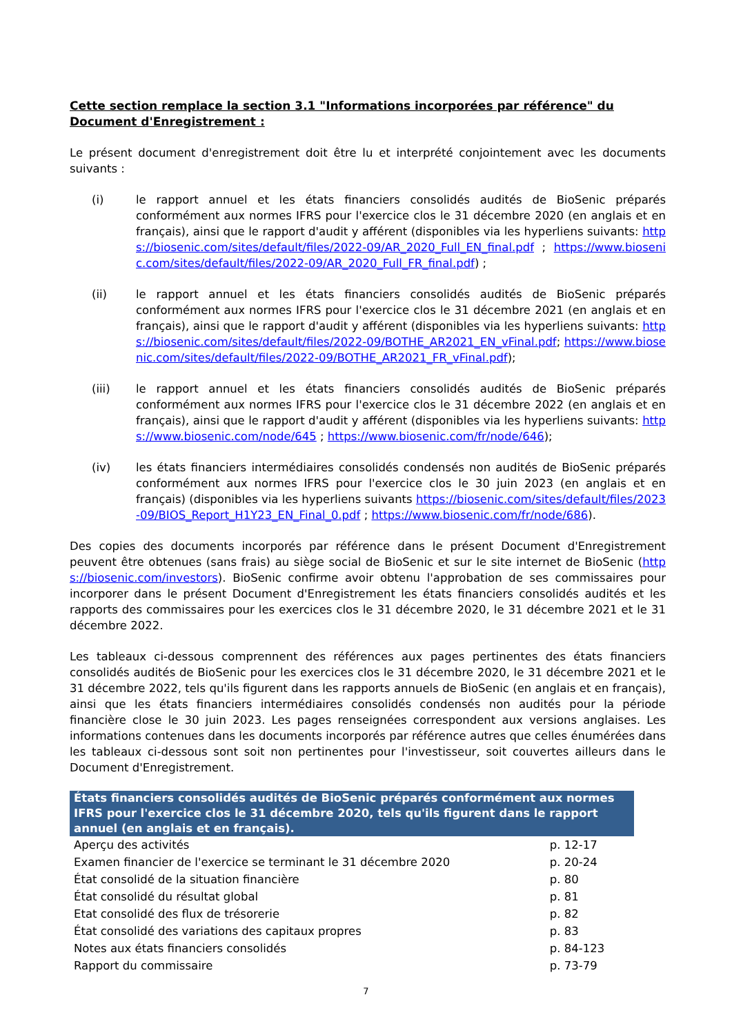Cette section remplace la section 3.1 "Informations incorporées par référence" du Document d'Enregistrement :
Le présent document d'enregistrement doit être lu et interprété conjointement avec les documents suivants :
(i) le rapport annuel et les états financiers consolidés audités de BioSenic préparés conformément aux normes IFRS pour l'exercice clos le 31 décembre 2020 (en anglais et en français), ainsi que le rapport d'audit y afférent (disponibles via les hyperliens suivants: https://biosenic.com/sites/default/files/2022-09/AR_2020_Full_EN_final.pdf ; https://www.biosenic.com/sites/default/files/2022-09/AR_2020_Full_FR_final.pdf) ;
(ii) le rapport annuel et les états financiers consolidés audités de BioSenic préparés conformément aux normes IFRS pour l'exercice clos le 31 décembre 2021 (en anglais et en français), ainsi que le rapport d'audit y afférent (disponibles via les hyperliens suivants: https://biosenic.com/sites/default/files/2022-09/BOTHE_AR2021_EN_vFinal.pdf; https://www.biosenic.com/sites/default/files/2022-09/BOTHE_AR2021_FR_vFinal.pdf);
(iii) le rapport annuel et les états financiers consolidés audités de BioSenic préparés conformément aux normes IFRS pour l'exercice clos le 31 décembre 2022 (en anglais et en français), ainsi que le rapport d'audit y afférent (disponibles via les hyperliens suivants: https://www.biosenic.com/node/645 ; https://www.biosenic.com/fr/node/646);
(iv) les états financiers intermédiaires consolidés condensés non audités de BioSenic préparés conformément aux normes IFRS pour l'exercice clos le 30 juin 2023 (en anglais et en français) (disponibles via les hyperliens suivants https://biosenic.com/sites/default/files/2023-09/BIOS_Report_H1Y23_EN_Final_0.pdf ; https://www.biosenic.com/fr/node/686).
Des copies des documents incorporés par référence dans le présent Document d'Enregistrement peuvent être obtenues (sans frais) au siège social de BioSenic et sur le site internet de BioSenic (https://biosenic.com/investors). BioSenic confirme avoir obtenu l'approbation de ses commissaires pour incorporer dans le présent Document d'Enregistrement les états financiers consolidés audités et les rapports des commissaires pour les exercices clos le 31 décembre 2020, le 31 décembre 2021 et le 31 décembre 2022.
Les tableaux ci-dessous comprennent des références aux pages pertinentes des états financiers consolidés audités de BioSenic pour les exercices clos le 31 décembre 2020, le 31 décembre 2021 et le 31 décembre 2022, tels qu'ils figurent dans les rapports annuels de BioSenic (en anglais et en français), ainsi que les états financiers intermédiaires consolidés condensés non audités pour la période financière close le 30 juin 2023. Les pages renseignées correspondent aux versions anglaises. Les informations contenues dans les documents incorporés par référence autres que celles énumérées dans les tableaux ci-dessous sont soit non pertinentes pour l'investisseur, soit couvertes ailleurs dans le Document d'Enregistrement.
| États financiers consolidés audités de BioSenic préparés conformément aux normes IFRS pour l'exercice clos le 31 décembre 2020, tels qu'ils figurent dans le rapport annuel (en anglais et en français). | |
| --- | --- |
| Aperçu des activités | p. 12-17 |
| Examen financier de l'exercice se terminant le 31 décembre 2020 | p. 20-24 |
| État consolidé de la situation financière | p. 80 |
| État consolidé du résultat global | p. 81 |
| Etat consolidé des flux de trésorerie | p. 82 |
| État consolidé des variations des capitaux propres | p. 83 |
| Notes aux états financiers consolidés | p. 84-123 |
| Rapport du commissaire | p. 73-79 |
7